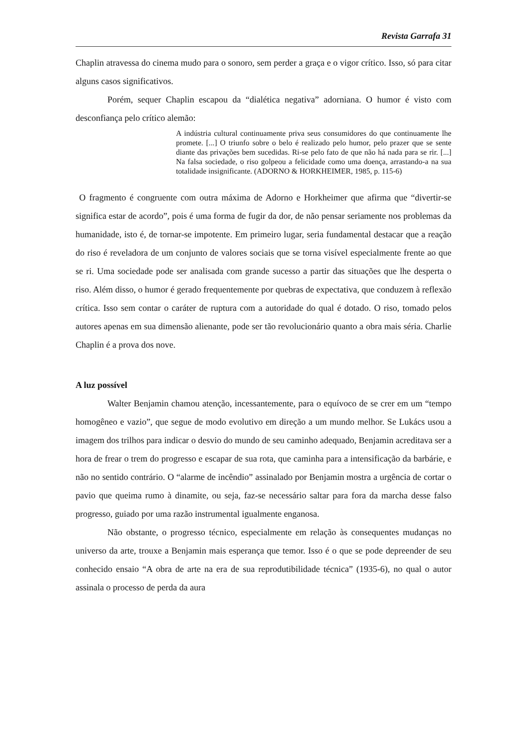Revista Garrafa 31
Chaplin atravessa do cinema mudo para o sonoro, sem perder a graça e o vigor crítico. Isso, só para citar alguns casos significativos.
Porém, sequer Chaplin escapou da “dialética negativa” adorniana. O humor é visto com desconfiança pelo crítico alemão:
A indústria cultural continuamente priva seus consumidores do que continuamente lhe promete. [...] O triunfo sobre o belo é realizado pelo humor, pelo prazer que se sente diante das privações bem sucedidas. Ri-se pelo fato de que não há nada para se rir. [...] Na falsa sociedade, o riso golpeou a felicidade como uma doença, arrastando-a na sua totalidade insignificante. (ADORNO & HORKHEIMER, 1985, p. 115-6)
O fragmento é congruente com outra máxima de Adorno e Horkheimer que afirma que “divertir-se significa estar de acordo”, pois é uma forma de fugir da dor, de não pensar seriamente nos problemas da humanidade, isto é, de tornar-se impotente. Em primeiro lugar, seria fundamental destacar que a reação do riso é reveladora de um conjunto de valores sociais que se torna visível especialmente frente ao que se ri. Uma sociedade pode ser analisada com grande sucesso a partir das situações que lhe desperta o riso. Além disso, o humor é gerado frequentemente por quebras de expectativa, que conduzem à reflexão crítica. Isso sem contar o caráter de ruptura com a autoridade do qual é dotado. O riso, tomado pelos autores apenas em sua dimensão alienante, pode ser tão revolucionário quanto a obra mais séria. Charlie Chaplin é a prova dos nove.
A luz possível
Walter Benjamin chamou atenção, incessantemente, para o equívoco de se crer em um “tempo homogêneo e vazio”, que segue de modo evolutivo em direção a um mundo melhor. Se Lukács usou a imagem dos trilhos para indicar o desvio do mundo de seu caminho adequado, Benjamin acreditava ser a hora de frear o trem do progresso e escapar de sua rota, que caminha para a intensificação da barbárie, e não no sentido contrário. O “alarme de incêndio” assinalado por Benjamin mostra a urgência de cortar o pavio que queima rumo à dinamite, ou seja, faz-se necessário saltar para fora da marcha desse falso progresso, guiado por uma razão instrumental igualmente enganosa.
Não obstante, o progresso técnico, especialmente em relação às consequentes mudanças no universo da arte, trouxe a Benjamin mais esperança que temor. Isso é o que se pode depreender de seu conhecido ensaio “A obra de arte na era de sua reprodutibilidade técnica” (1935-6), no qual o autor assinala o processo de perda da aura